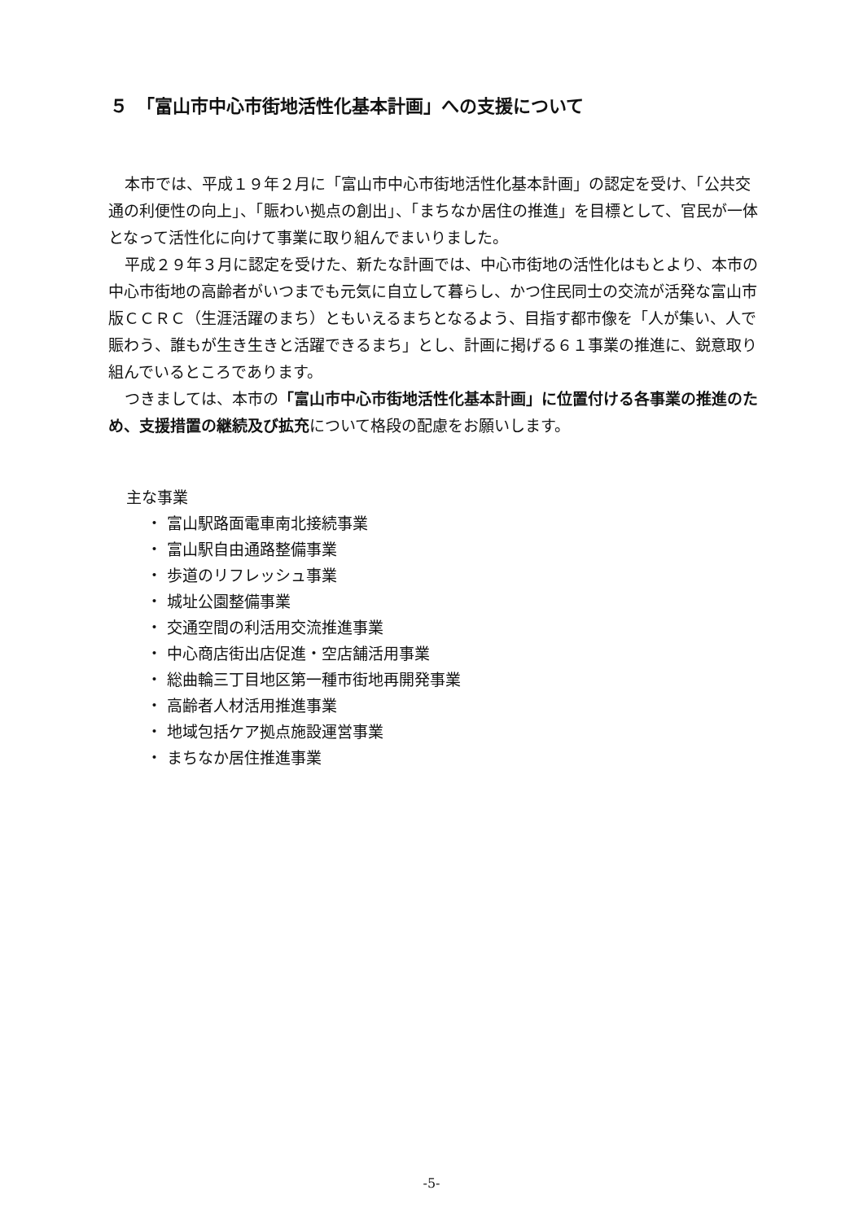５　「富山市中心市街地活性化基本計画」への支援について
本市では、平成１９年２月に「富山市中心市街地活性化基本計画」の認定を受け、「公共交通の利便性の向上」、「賑わい拠点の創出」、「まちなか居住の推進」を目標として、官民が一体となって活性化に向けて事業に取り組んでまいりました。
平成２９年３月に認定を受けた、新たな計画では、中心市街地の活性化はもとより、本市の中心市街地の高齢者がいつまでも元気に自立して暮らし、かつ住民同士の交流が活発な富山市版ＣＣＲＣ（生涯活躍のまち）ともいえるまちとなるよう、目指す都市像を「人が集い、人で賑わう、誰もが生き生きと活躍できるまち」とし、計画に掲げる６１事業の推進に、鋭意取り組んでいるところであります。
つきましては、本市の「富山市中心市街地活性化基本計画」に位置付ける各事業の推進のため、支援措置の継続及び拡充について格段の配慮をお願いします。
主な事業
・ 富山駅路面電車南北接続事業
・ 富山駅自由通路整備事業
・ 歩道のリフレッシュ事業
・ 城址公園整備事業
・ 交通空間の利活用交流推進事業
・ 中心商店街出店促進・空店舗活用事業
・ 総曲輪三丁目地区第一種市街地再開発事業
・ 高齢者人材活用推進事業
・ 地域包括ケア拠点施設運営事業
・ まちなか居住推進事業
-5-